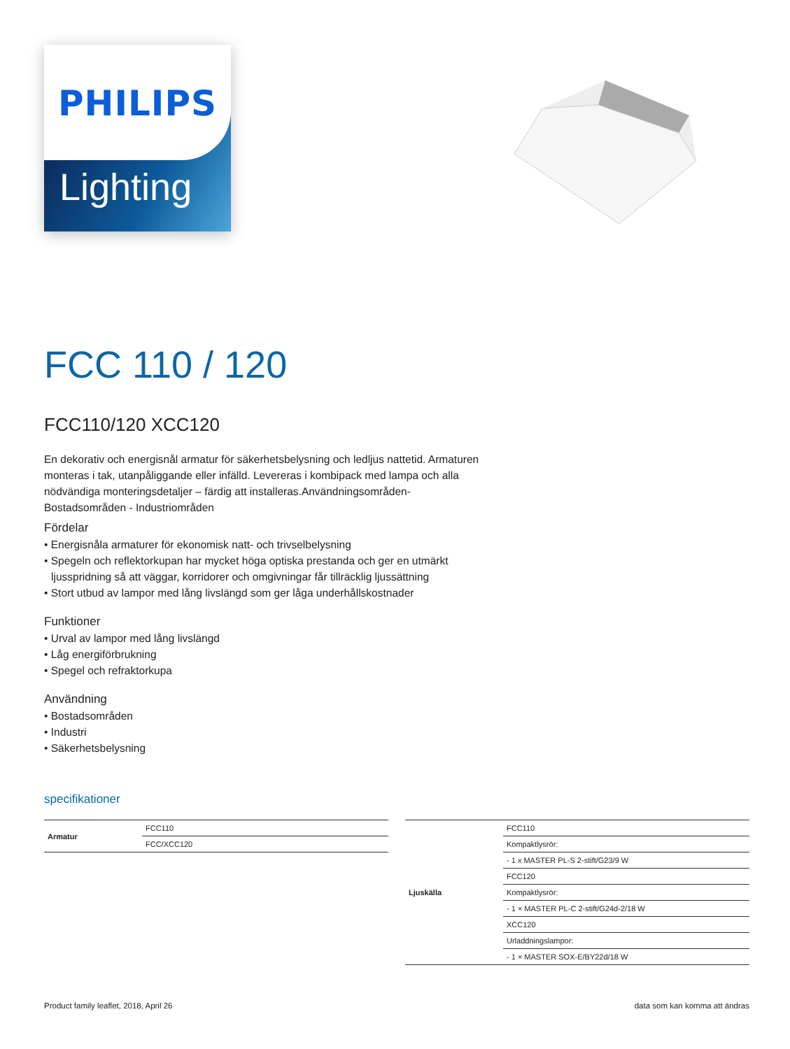PHILIPS
Lighting
FCC 110 / 120
FCC110/120 XCC120
En dekorativ och energisnål armatur för säkerhetsbelysning och ledljus nattetid. Armaturen monteras i tak, utanpåliggande eller infälld. Levereras i kombipack med lampa och alla nödvändiga monteringsdetaljer – färdig att installeras.Användningsområden-Bostadsområden - Industriområden
Fördelar
• Energisnåla armaturer för ekonomisk natt- och trivselbelysning
• Spegeln och reflektorkupan har mycket höga optiska prestanda och ger en utmärkt ljusspridning så att väggar, korridorer och omgivningar får tillräcklig ljussättning
• Stort utbud av lampor med lång livslängd som ger låga underhållskostnader
Funktioner
• Urval av lampor med lång livslängd
• Låg energiförbrukning
• Spegel och refraktorkupa
Användning
• Bostadsområden
• Industri
• Säkerhetsbelysning
specifikationer
| Armatur | FCC110 |
| | FCC/XCC120 |
| Ljuskälla | FCC110 |
| | Kompaktlysrör: |
| | - 1 x MASTER PL-S 2-stift/G23/9 W |
| | FCC120 |
| | Kompaktlysrör: |
| | - 1 × MASTER PL-C 2-stift/G24d-2/18 W |
| | XCC120 |
| | Urladdningslampor: |
| | - 1 × MASTER SOX-E/BY22d/18 W |
Product family leaflet, 2018, April 26
data som kan komma att ändras